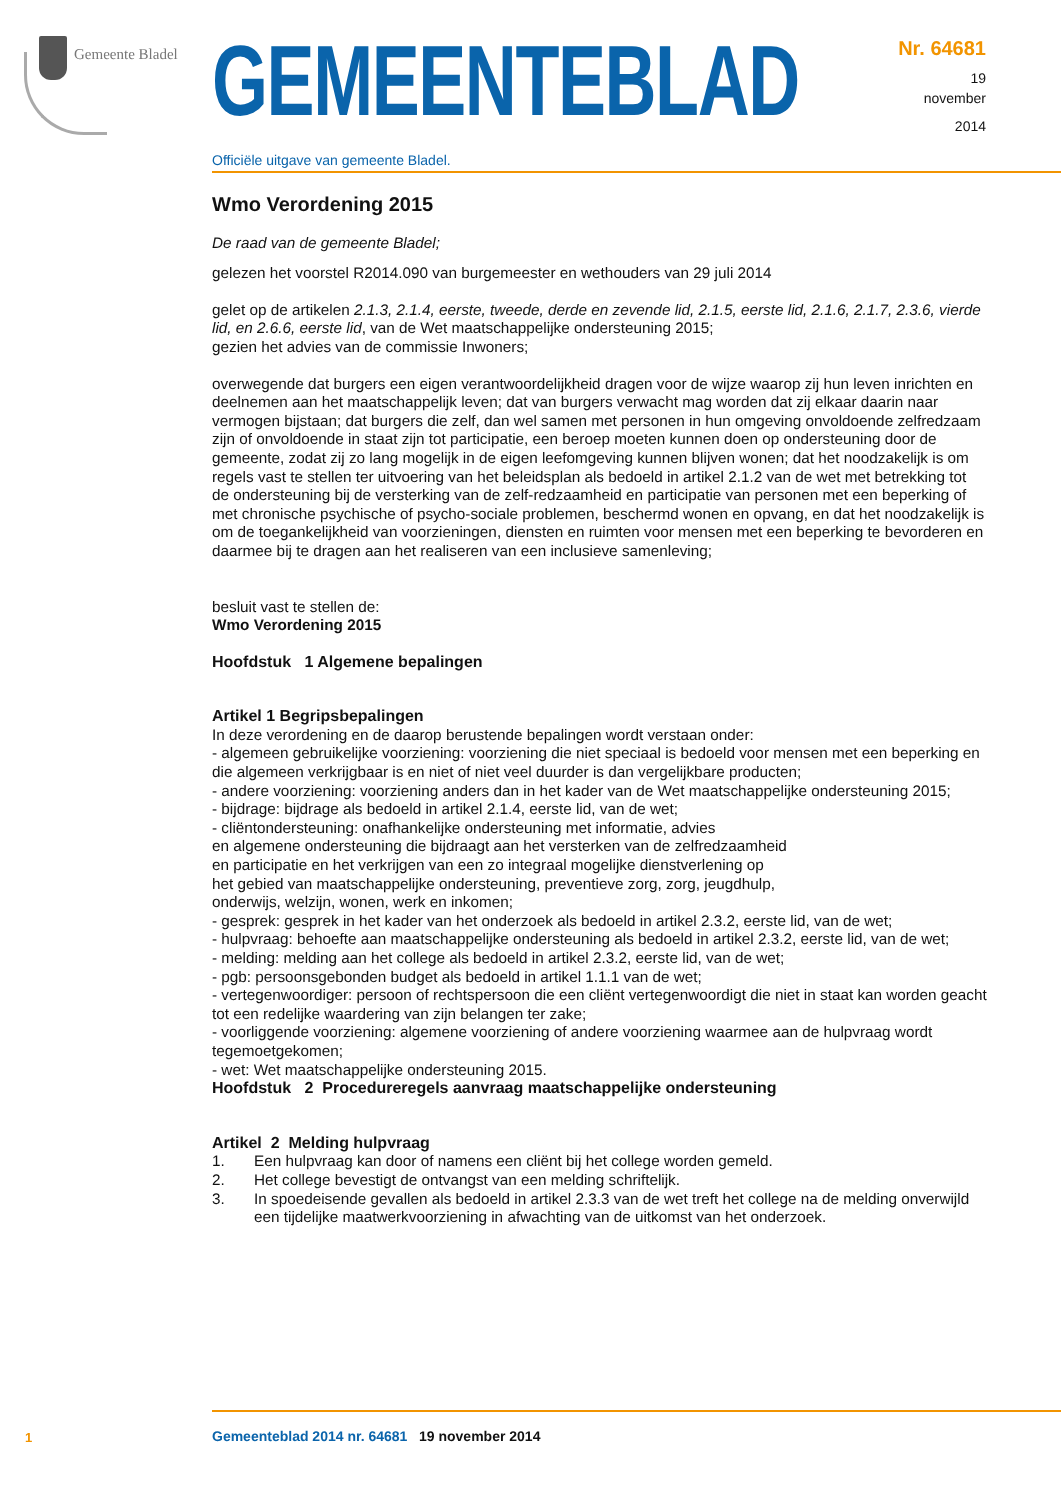Gemeente Bladel
GEMEENTEBLAD
Officiële uitgave van gemeente Bladel.
Nr. 64681
19
november
2014
Wmo Verordening 2015
De raad van de gemeente Bladel;
gelezen het voorstel R2014.090 van burgemeester en wethouders van 29 juli 2014
gelet op de artikelen 2.1.3, 2.1.4, eerste, tweede, derde en zevende lid, 2.1.5, eerste lid, 2.1.6, 2.1.7, 2.3.6, vierde lid, en 2.6.6, eerste lid, van de Wet maatschappelijke ondersteuning 2015;
gezien het advies van de commissie Inwoners;
overwegende dat burgers een eigen verantwoordelijkheid dragen voor de wijze waarop zij hun leven inrichten en deelnemen aan het maatschappelijk leven; dat van burgers verwacht mag worden dat zij elkaar daarin naar vermogen bijstaan; dat burgers die zelf, dan wel samen met personen in hun omgeving onvoldoende zelfredzaam zijn of onvoldoende in staat zijn tot participatie, een beroep moeten kunnen doen op ondersteuning door de gemeente, zodat zij zo lang mogelijk in de eigen leefomgeving kunnen blijven wonen; dat het noodzakelijk is om regels vast te stellen ter uitvoering van het beleidsplan als bedoeld in artikel 2.1.2 van de wet met betrekking tot de ondersteuning bij de versterking van de zelf-redzaamheid en participatie van personen met een beperking of met chronische psychische of psycho-sociale problemen, beschermd wonen en opvang, en dat het noodzakelijk is om de toegankelijkheid van voorzieningen, diensten en ruimten voor mensen met een beperking te bevorderen en daarmee bij te dragen aan het realiseren van een inclusieve samenleving;
besluit vast te stellen de:
Wmo Verordening 2015
Hoofdstuk 1 Algemene bepalingen
Artikel 1 Begripsbepalingen
In deze verordening en de daarop berustende bepalingen wordt verstaan onder:
- algemeen gebruikelijke voorziening: voorziening die niet speciaal is bedoeld voor mensen met een beperking en die algemeen verkrijgbaar is en niet of niet veel duurder is dan vergelijkbare producten;
- andere voorziening: voorziening anders dan in het kader van de Wet maatschappelijke ondersteuning 2015;
- bijdrage: bijdrage als bedoeld in artikel 2.1.4, eerste lid, van de wet;
- cliëntondersteuning: onafhankelijke ondersteuning met informatie, advies
en algemene ondersteuning die bijdraagt aan het versterken van de zelfredzaamheid
en participatie en het verkrijgen van een zo integraal mogelijke dienstverlening op
het gebied van maatschappelijke ondersteuning, preventieve zorg, zorg, jeugdhulp,
onderwijs, welzijn, wonen, werk en inkomen;
- gesprek: gesprek in het kader van het onderzoek als bedoeld in artikel 2.3.2, eerste lid, van de wet;
- hulpvraag: behoefte aan maatschappelijke ondersteuning als bedoeld in artikel 2.3.2, eerste lid, van de wet;
- melding: melding aan het college als bedoeld in artikel 2.3.2, eerste lid, van de wet;
- pgb: persoonsgebonden budget als bedoeld in artikel 1.1.1 van de wet;
- vertegenwoordiger: persoon of rechtspersoon die een cliënt vertegenwoordigt die niet in staat kan worden geacht tot een redelijke waardering van zijn belangen ter zake;
- voorliggende voorziening: algemene voorziening of andere voorziening waarmee aan de hulpvraag wordt tegemoetgekomen;
- wet: Wet maatschappelijke ondersteuning 2015.
Hoofdstuk 2 Procedureregels aanvraag maatschappelijke ondersteuning
Artikel 2 Melding hulpvraag
1. Een hulpvraag kan door of namens een cliënt bij het college worden gemeld.
2. Het college bevestigt de ontvangst van een melding schriftelijk.
3. In spoedeisende gevallen als bedoeld in artikel 2.3.3 van de wet treft het college na de melding onverwijld een tijdelijke maatwerkvoorziening in afwachting van de uitkomst van het onderzoek.
1
Gemeenteblad 2014 nr. 64681 19 november 2014